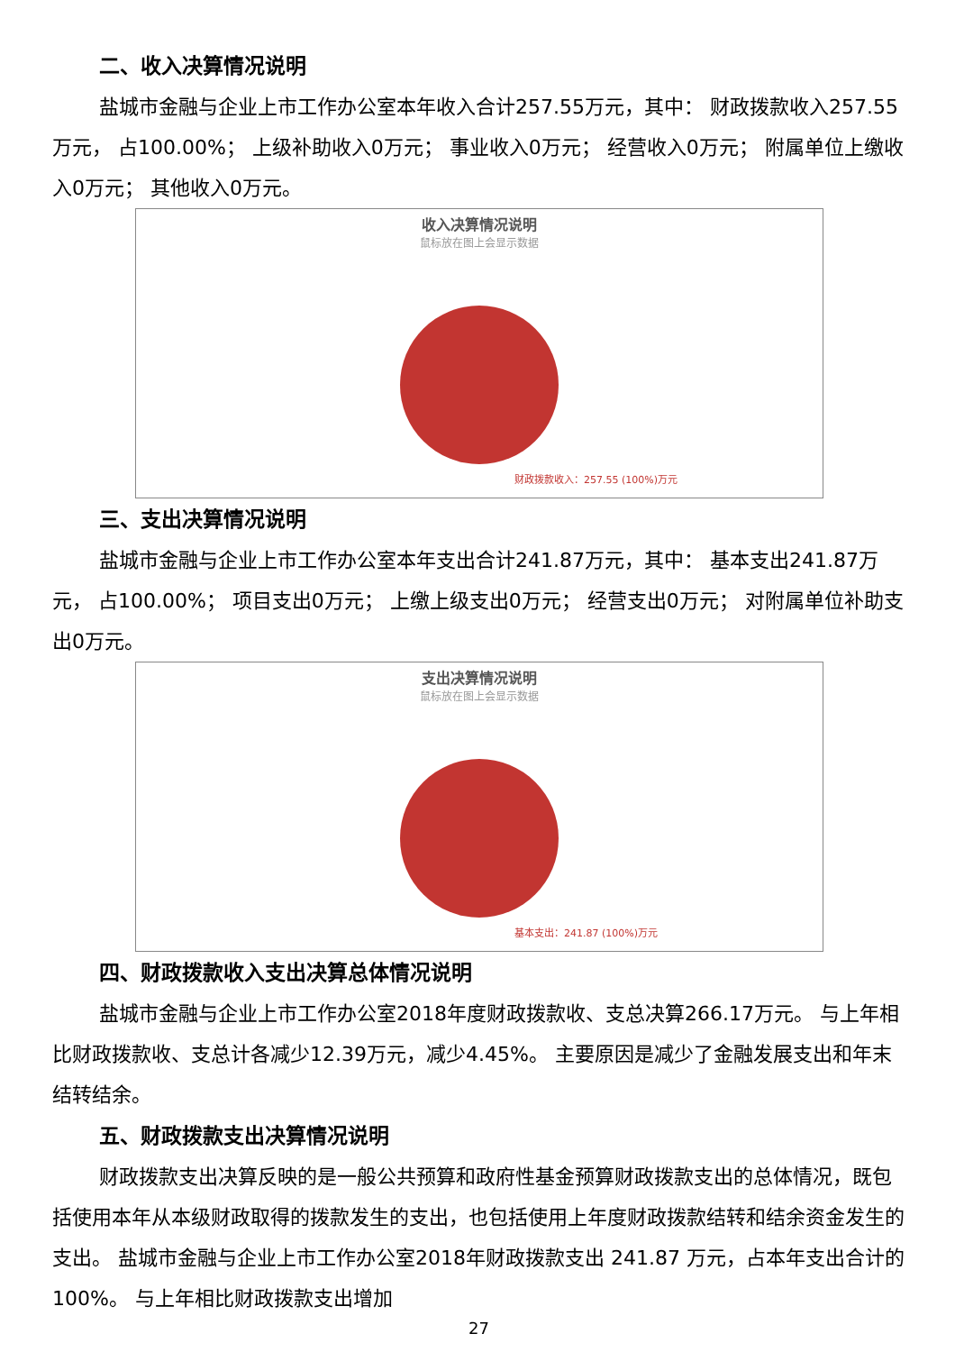二、收入决算情况说明
盐城市金融与企业上市工作办公室本年收入合计257.55万元，其中： 财政拨款收入257.55万元， 占100.00%； 上级补助收入0万元； 事业收入0万元； 经营收入0万元； 附属单位上缴收入0万元； 其他收入0万元。
收入决算情况说明
鼠标放在图上会显示数据
财政拨款收入：257.55 (100%)万元
三、支出决算情况说明
盐城市金融与企业上市工作办公室本年支出合计241.87万元，其中： 基本支出241.87万元， 占100.00%； 项目支出0万元； 上缴上级支出0万元； 经营支出0万元； 对附属单位补助支出0万元。
支出决算情况说明
鼠标放在图上会显示数据
基本支出：241.87 (100%)万元
四、财政拨款收入支出决算总体情况说明
盐城市金融与企业上市工作办公室2018年度财政拨款收、支总决算266.17万元。 与上年相比财政拨款收、支总计各减少12.39万元，减少4.45%。 主要原因是减少了金融发展支出和年末结转结余。
五、财政拨款支出决算情况说明
财政拨款支出决算反映的是一般公共预算和政府性基金预算财政拨款支出的总体情况，既包括使用本年从本级财政取得的拨款发生的支出，也包括使用上年度财政拨款结转和结余资金发生的支出。 盐城市金融与企业上市工作办公室2018年财政拨款支出 241.87 万元，占本年支出合计的 100%。 与上年相比财政拨款支出增加
27